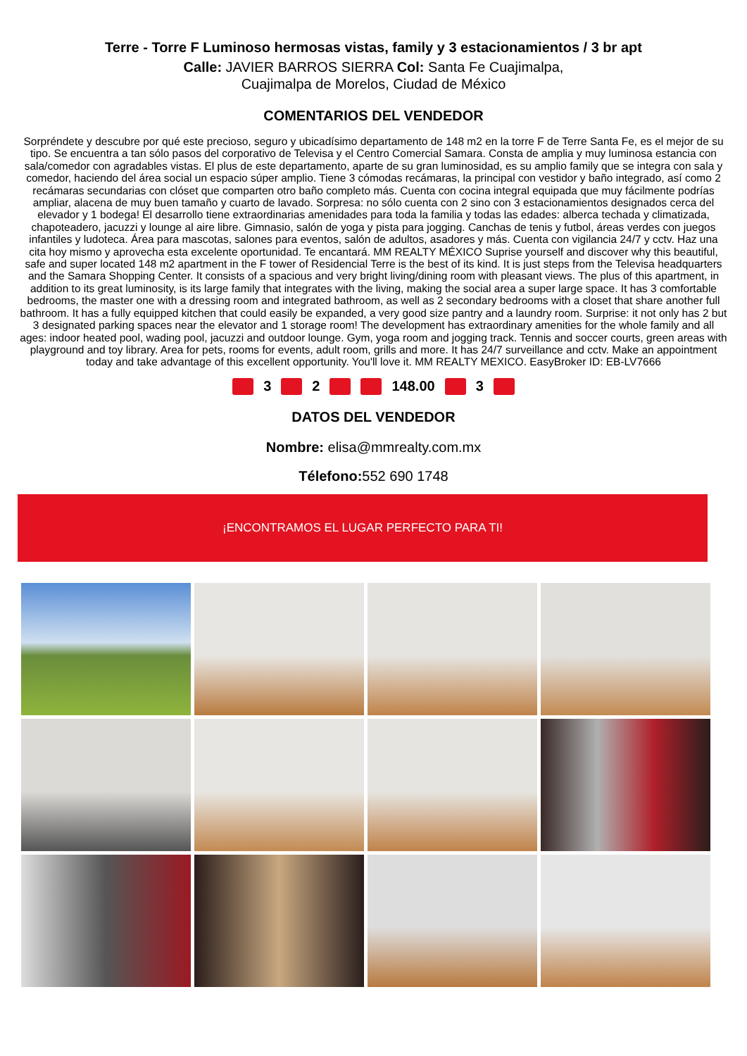Terre - Torre F Luminoso hermosas vistas, family y 3 estacionamientos / 3 br apt
Calle: JAVIER BARROS SIERRA Col: Santa Fe Cuajimalpa,
Cuajimalpa de Morelos, Ciudad de México
COMENTARIOS DEL VENDEDOR
Sorpréndete y descubre por qué este precioso, seguro y ubicadísimo departamento de 148 m2 en la torre F de Terre Santa Fe, es el mejor de su tipo. Se encuentra a tan sólo pasos del corporativo de Televisa y el Centro Comercial Samara. Consta de amplia y muy luminosa estancia con sala/comedor con agradables vistas. El plus de este departamento, aparte de su gran luminosidad, es su amplio family que se integra con sala y comedor, haciendo del área social un espacio súper amplio. Tiene 3 cómodas recámaras, la principal con vestidor y baño integrado, así como 2 recámaras secundarias con clóset que comparten otro baño completo más. Cuenta con cocina integral equipada que muy fácilmente podrías ampliar, alacena de muy buen tamaño y cuarto de lavado. Sorpresa: no sólo cuenta con 2 sino con 3 estacionamientos designados cerca del elevador y 1 bodega! El desarrollo tiene extraordinarias amenidades para toda la familia y todas las edades: alberca techada y climatizada, chapoteadero, jacuzzi y lounge al aire libre. Gimnasio, salón de yoga y pista para jogging. Canchas de tenis y futbol, áreas verdes con juegos infantiles y ludoteca. Área para mascotas, salones para eventos, salón de adultos, asadores y más. Cuenta con vigilancia 24/7 y cctv. Haz una cita hoy mismo y aprovecha esta excelente oportunidad. Te encantará. MM REALTY MÉXICO Suprise yourself and discover why this beautiful, safe and super located 148 m2 apartment in the F tower of Residencial Terre is the best of its kind. It is just steps from the Televisa headquarters and the Samara Shopping Center. It consists of a spacious and very bright living/dining room with pleasant views. The plus of this apartment, in addition to its great luminosity, is its large family that integrates with the living, making the social area a super large space. It has 3 comfortable bedrooms, the master one with a dressing room and integrated bathroom, as well as 2 secondary bedrooms with a closet that share another full bathroom. It has a fully equipped kitchen that could easily be expanded, a very good size pantry and a laundry room. Surprise: it not only has 2 but 3 designated parking spaces near the elevator and 1 storage room! The development has extraordinary amenities for the whole family and all ages: indoor heated pool, wading pool, jacuzzi and outdoor lounge. Gym, yoga room and jogging track. Tennis and soccer courts, green areas with playground and toy library. Area for pets, rooms for events, adult room, grills and more. It has 24/7 surveillance and cctv. Make an appointment today and take advantage of this excellent opportunity. You'll love it. MM REALTY MEXICO. EasyBroker ID: EB-LV7666
3 2 148.00 3
DATOS DEL VENDEDOR
Nombre: elisa@mmrealty.com.mx
Télefono: 552 690 1748
¡ENCONTRAMOS EL LUGAR PERFECTO PARA TI!